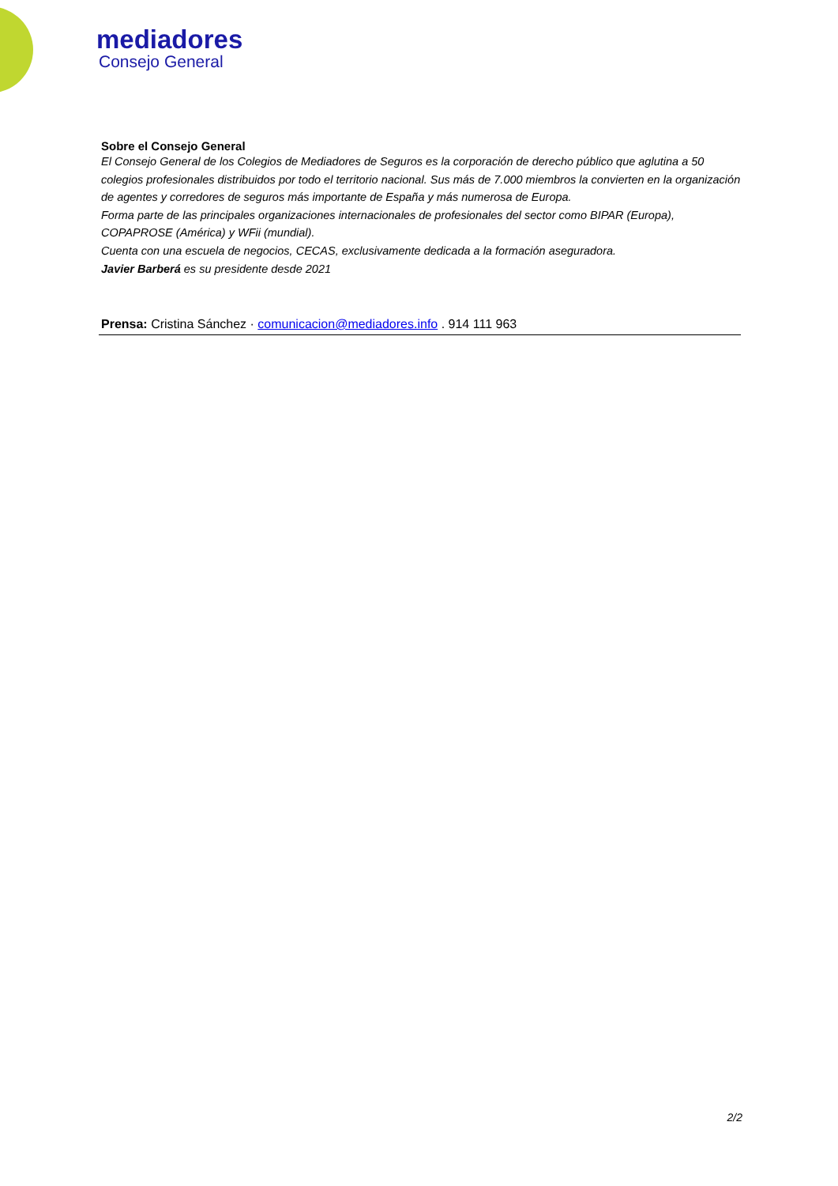mediadores
Consejo General
Sobre el Consejo General
El Consejo General de los Colegios de Mediadores de Seguros es la corporación de derecho público que aglutina a 50 colegios profesionales distribuidos por todo el territorio nacional. Sus más de 7.000 miembros la convierten en la organización de agentes y corredores de seguros más importante de España y más numerosa de Europa.
Forma parte de las principales organizaciones internacionales de profesionales del sector como BIPAR (Europa), COPAPROSE (América) y WFii (mundial).
Cuenta con una escuela de negocios, CECAS, exclusivamente dedicada a la formación aseguradora.
Javier Barberá es su presidente desde 2021
Prensa: Cristina Sánchez · comunicacion@mediadores.info . 914 111 963
2/2